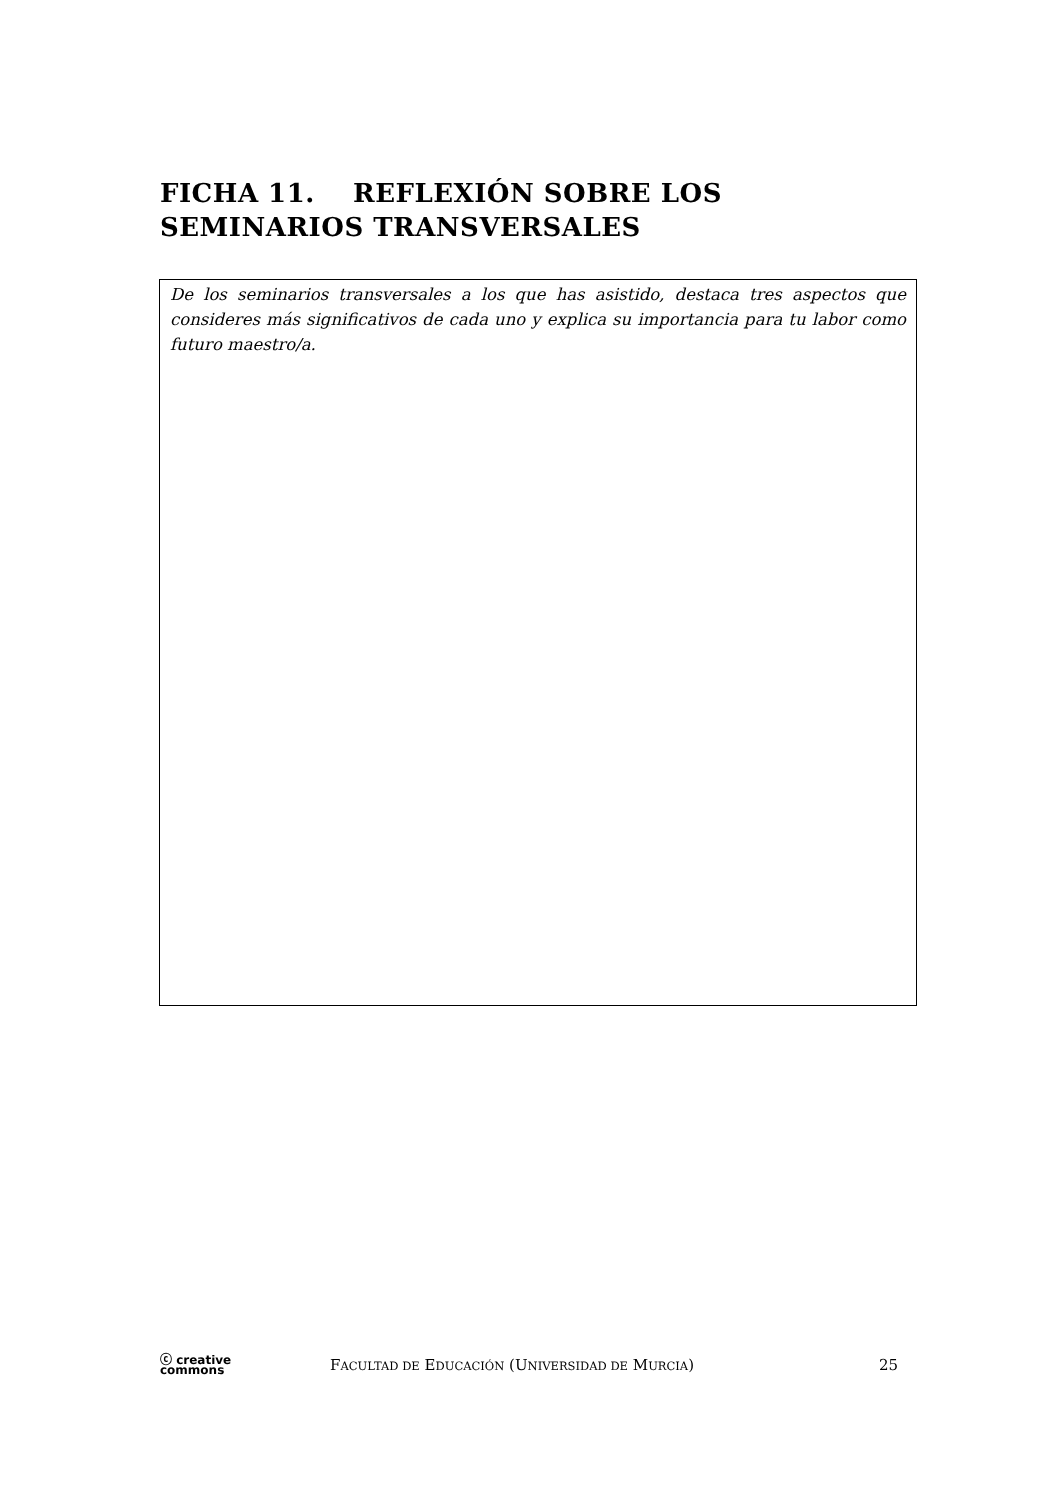FICHA 11. REFLEXIÓN SOBRE LOS SEMINARIOS TRANSVERSALES
De los seminarios transversales a los que has asistido, destaca tres aspectos que consideres más significativos de cada uno y explica su importancia para tu labor como futuro maestro/a.
ⓒ creative
commons
FACULTAD DE EDUCACIÓN (UNIVERSIDAD DE MURCIA)
25